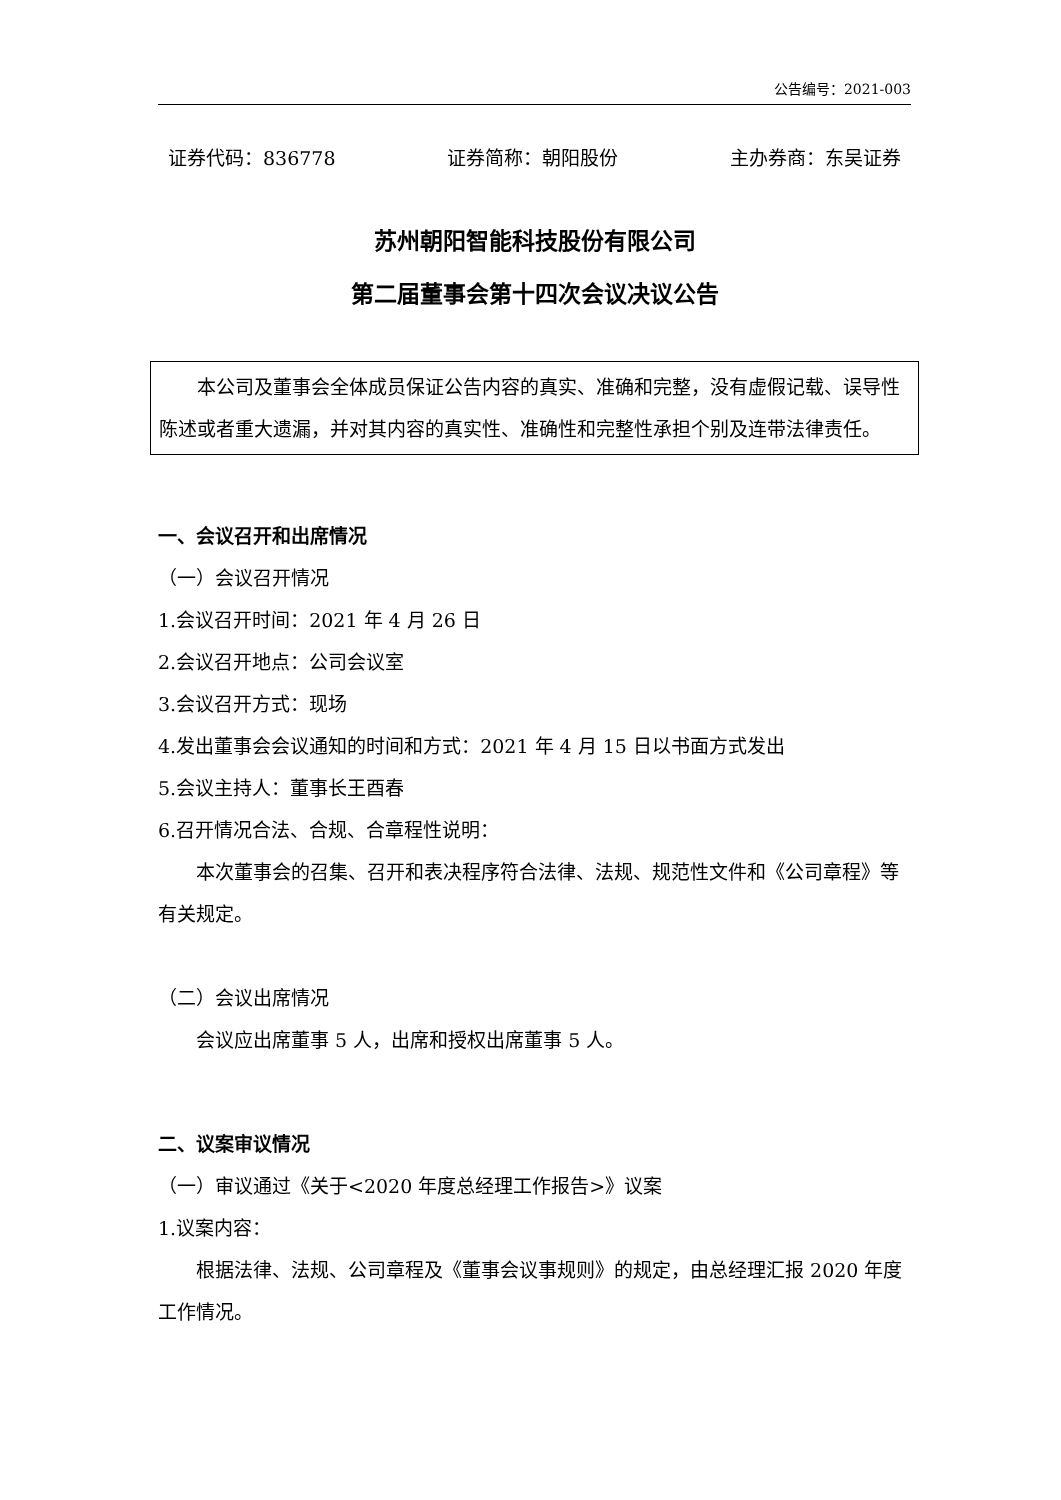公告编号：2021-003
证券代码：836778 证券简称：朝阳股份 主办券商：东吴证券
苏州朝阳智能科技股份有限公司
第二届董事会第十四次会议决议公告
本公司及董事会全体成员保证公告内容的真实、准确和完整，没有虚假记载、误导性陈述或者重大遗漏，并对其内容的真实性、准确性和完整性承担个别及连带法律责任。
一、会议召开和出席情况
（一）会议召开情况
1.会议召开时间：2021 年 4 月 26 日
2.会议召开地点：公司会议室
3.会议召开方式：现场
4.发出董事会会议通知的时间和方式：2021 年 4 月 15 日以书面方式发出
5.会议主持人：董事长王酉春
6.召开情况合法、合规、合章程性说明：
本次董事会的召集、召开和表决程序符合法律、法规、规范性文件和《公司章程》等有关规定。
（二）会议出席情况
会议应出席董事 5 人，出席和授权出席董事 5 人。
二、议案审议情况
（一）审议通过《关于<2020 年度总经理工作报告>》议案
1.议案内容：
根据法律、法规、公司章程及《董事会议事规则》的规定，由总经理汇报 2020 年度工作情况。